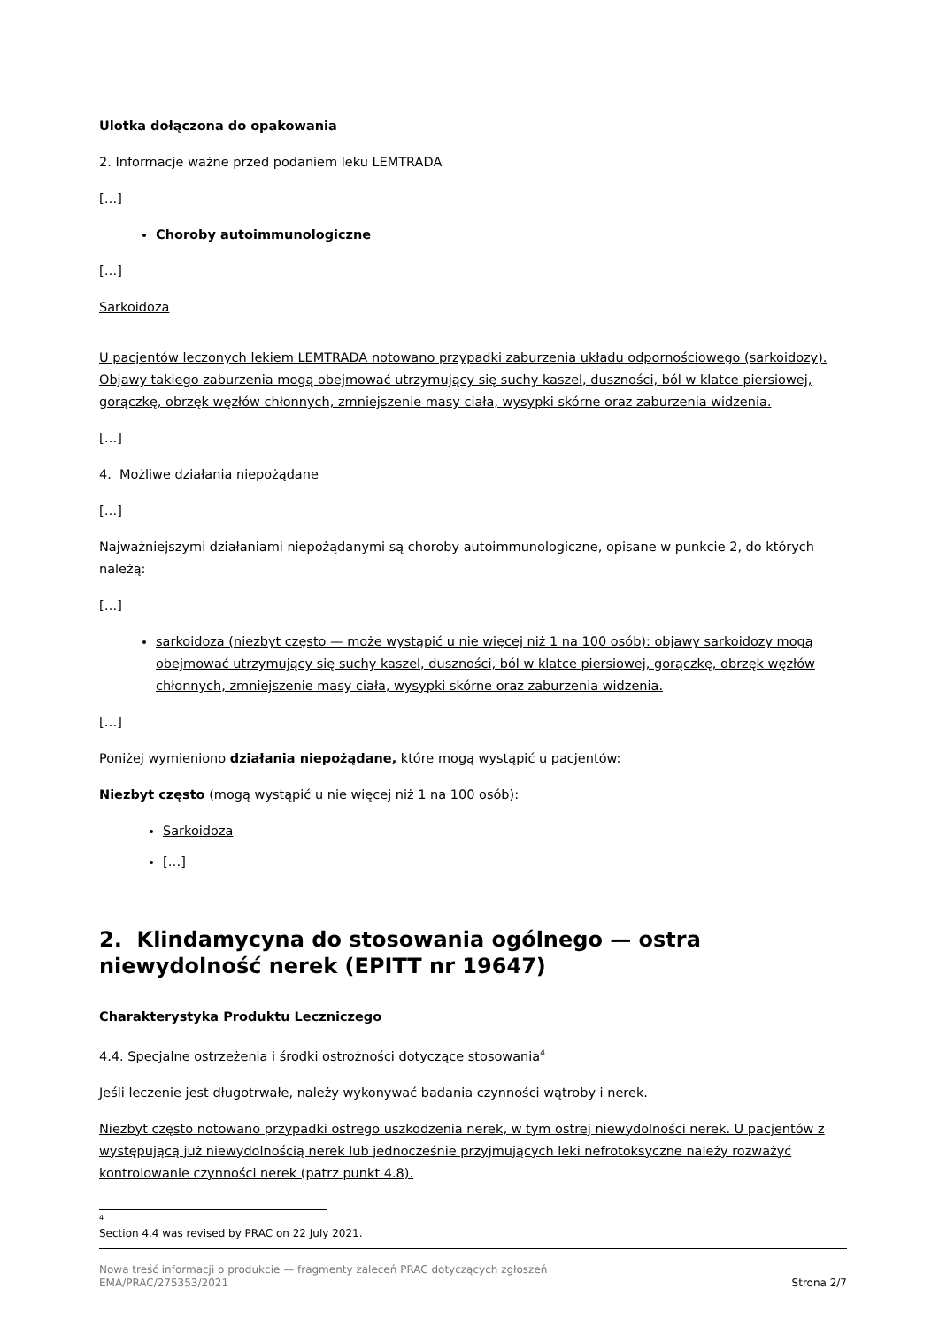Ulotka dołączona do opakowania
2. Informacje ważne przed podaniem leku LEMTRADA
[…]
Choroby autoimmunologiczne
[…]
Sarkoidoza
U pacjentów leczonych lekiem LEMTRADA notowano przypadki zaburzenia układu odpornościowego (sarkoidozy). Objawy takiego zaburzenia mogą obejmować utrzymujący się suchy kaszel, duszności, ból w klatce piersiowej, gorączkę, obrzęk węzłów chłonnych, zmniejszenie masy ciała, wysypki skórne oraz zaburzenia widzenia.
[…]
4. Możliwe działania niepożądane
[…]
Najważniejszymi działaniami niepożądanymi są choroby autoimmunologiczne, opisane w punkcie 2, do których należą:
[…]
sarkoidoza (niezbyt często — może wystąpić u nie więcej niż 1 na 100 osób): objawy sarkoidozy mogą obejmować utrzymujący się suchy kaszel, duszności, ból w klatce piersiowej, gorączkę, obrzęk węzłów chłonnych, zmniejszenie masy ciała, wysypki skórne oraz zaburzenia widzenia.
[…]
Poniżej wymieniono działania niepożądane, które mogą wystąpić u pacjentów:
Niezbyt często (mogą wystąpić u nie więcej niż 1 na 100 osób):
Sarkoidoza
[…]
2. Klindamycyna do stosowania ogólnego — ostra niewydolność nerek (EPITT nr 19647)
Charakterystyka Produktu Leczniczego
4.4. Specjalne ostrzeżenia i środki ostrożności dotyczące stosowania<sup>4</sup>
Jeśli leczenie jest długotrwałe, należy wykonywać badania czynności wątroby i nerek.
Niezbyt często notowano przypadki ostrego uszkodzenia nerek, w tym ostrej niewydolności nerek. U pacjentów z występującą już niewydolnością nerek lub jednocześnie przyjmujących leki nefrotoksyczne należy rozważyć kontrolowanie czynności nerek (patrz punkt 4.8).
<sup>4</sup> Section 4.4 was revised by PRAC on 22 July 2021.
Nowa treść informacji o produkcie — fragmenty zaleceń PRAC dotyczących zgłoszeń
EMA/PRAC/275353/2021 Strona 2/7